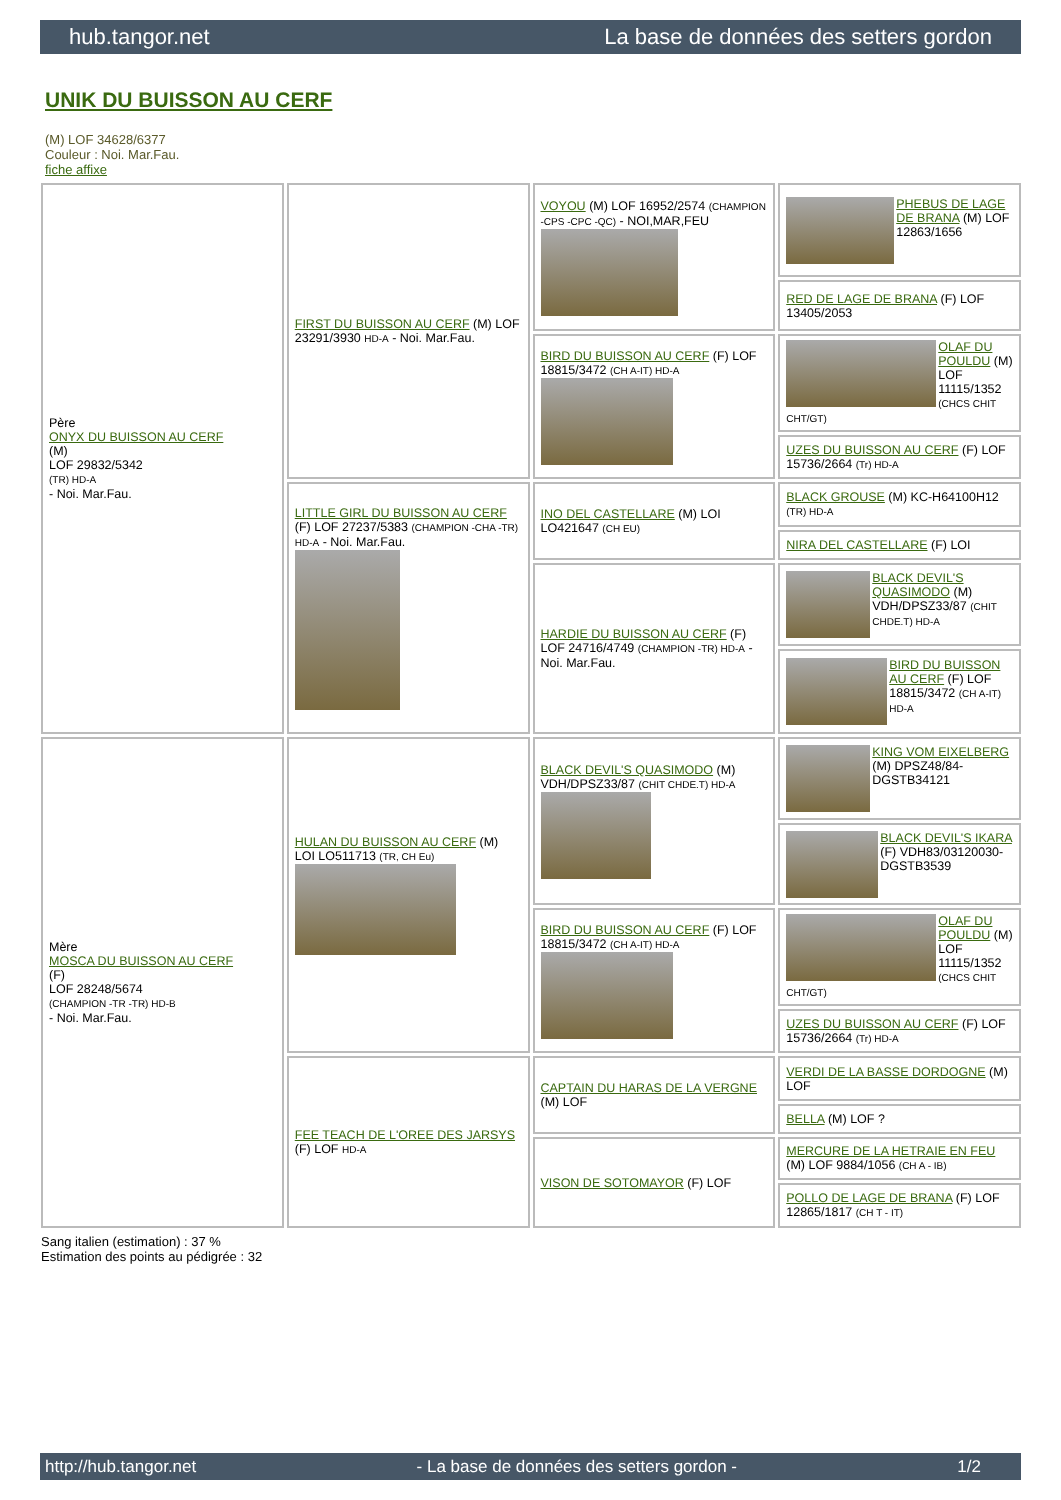hub.tangor.net La base de données des setters gordon
UNIK DU BUISSON AU CERF
(M) LOF 34628/6377
Couleur : Noi. Mar.Fau.
fiche affixe
| Père ONYX DU BUISSON AU CERF (M) LOF 29832/5342 (TR) HD-A - Noi. Mar.Fau. | FIRST DU BUISSON AU CERF (M) LOF 23291/3930 HD-A - Noi. Mar.Fau. | VOYOU (M) LOF 16952/2574 (CHAMPION -CPS -CPC -QC) - NOI,MAR,FEU | PHEBUS DE LAGE DE BRANA (M) LOF 12863/1656 |
| | | | RED DE LAGE DE BRANA (F) LOF 13405/2053 |
| | | BIRD DU BUISSON AU CERF (F) LOF 18815/3472 (CH A-IT) HD-A | OLAF DU POULDU (M) LOF 11115/1352 (CHCS CHIT CHT/GT) |
| | | | UZES DU BUISSON AU CERF (F) LOF 15736/2664 (Tr) HD-A |
| | LITTLE GIRL DU BUISSON AU CERF (F) LOF 27237/5383 (CHAMPION -CHA -TR) HD-A - Noi. Mar.Fau. | INO DEL CASTELLARE (M) LOI LO421647 (CH EU) | BLACK GROUSE (M) KC-H64100H12 (TR) HD-A |
| | | | NIRA DEL CASTELLARE (F) LOI |
| | | HARDIE DU BUISSON AU CERF (F) LOF 24716/4749 (CHAMPION -TR) HD-A - Noi. Mar.Fau. | BLACK DEVIL'S QUASIMODO (M) VDH/DPSZ33/87 (CHIT CHDE.T) HD-A |
| | | | BIRD DU BUISSON AU CERF (F) LOF 18815/3472 (CH A-IT) HD-A |
| Mère MOSCA DU BUISSON AU CERF (F) LOF 28248/5674 (CHAMPION -TR -TR) HD-B - Noi. Mar.Fau. | HULAN DU BUISSON AU CERF (M) LOI LO511713 (TR, CH Eu) | BLACK DEVIL'S QUASIMODO (M) VDH/DPSZ33/87 (CHIT CHDE.T) HD-A | KING VOM EIXELBERG (M) DPSZ48/84-DGSTB34121 |
| | | | BLACK DEVIL'S IKARA (F) VDH83/03120030-DGSTB3539 |
| | | BIRD DU BUISSON AU CERF (F) LOF 18815/3472 (CH A-IT) HD-A | OLAF DU POULDU (M) LOF 11115/1352 (CHCS CHIT CHT/GT) |
| | | | UZES DU BUISSON AU CERF (F) LOF 15736/2664 (Tr) HD-A |
| | FEE TEACH DE L'OREE DES JARSYS (F) LOF HD-A | CAPTAIN DU HARAS DE LA VERGNE (M) LOF | VERDI DE LA BASSE DORDOGNE (M) LOF |
| | | | BELLA (M) LOF ? |
| | | VISON DE SOTOMAYOR (F) LOF | MERCURE DE LA HETRAIE EN FEU (M) LOF 9884/1056 (CH A - IB) |
| | | | POLLO DE LAGE DE BRANA (F) LOF 12865/1817 (CH T - IT) |
Sang italien (estimation) : 37 %
Estimation des points au pédigrée : 32
http://hub.tangor.net - La base de données des setters gordon - 1/2